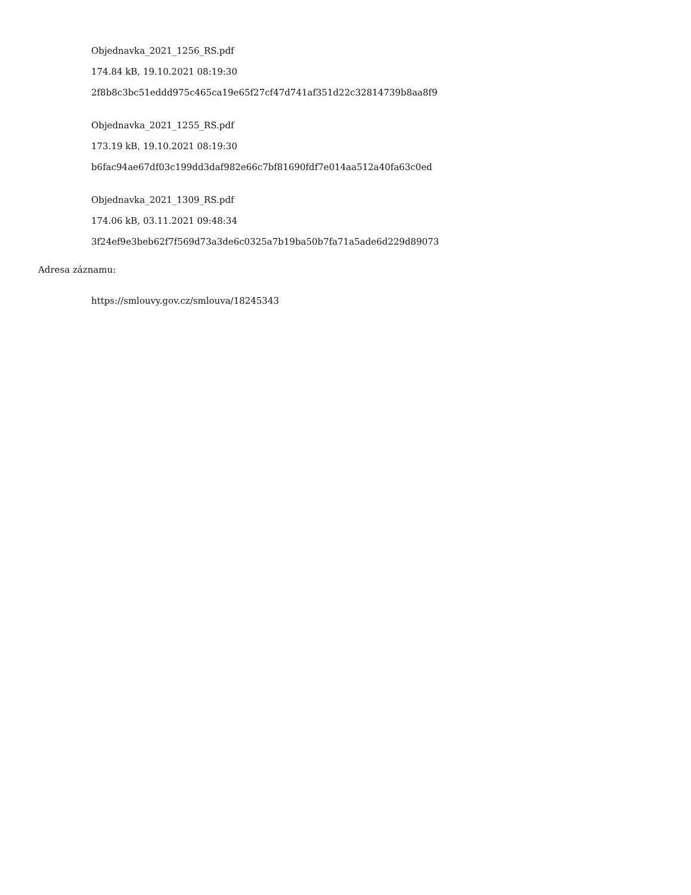Objednavka_2021_1256_RS.pdf
174.84 kB, 19.10.2021 08:19:30
2f8b8c3bc51eddd975c465ca19e65f27cf47d741af351d22c32814739b8aa8f9
Objednavka_2021_1255_RS.pdf
173.19 kB, 19.10.2021 08:19:30
b6fac94ae67df03c199dd3daf982e66c7bf81690fdf7e014aa512a40fa63c0ed
Objednavka_2021_1309_RS.pdf
174.06 kB, 03.11.2021 09:48:34
3f24ef9e3beb62f7f569d73a3de6c0325a7b19ba50b7fa71a5ade6d229d89073
Adresa záznamu:
https://smlouvy.gov.cz/smlouva/18245343